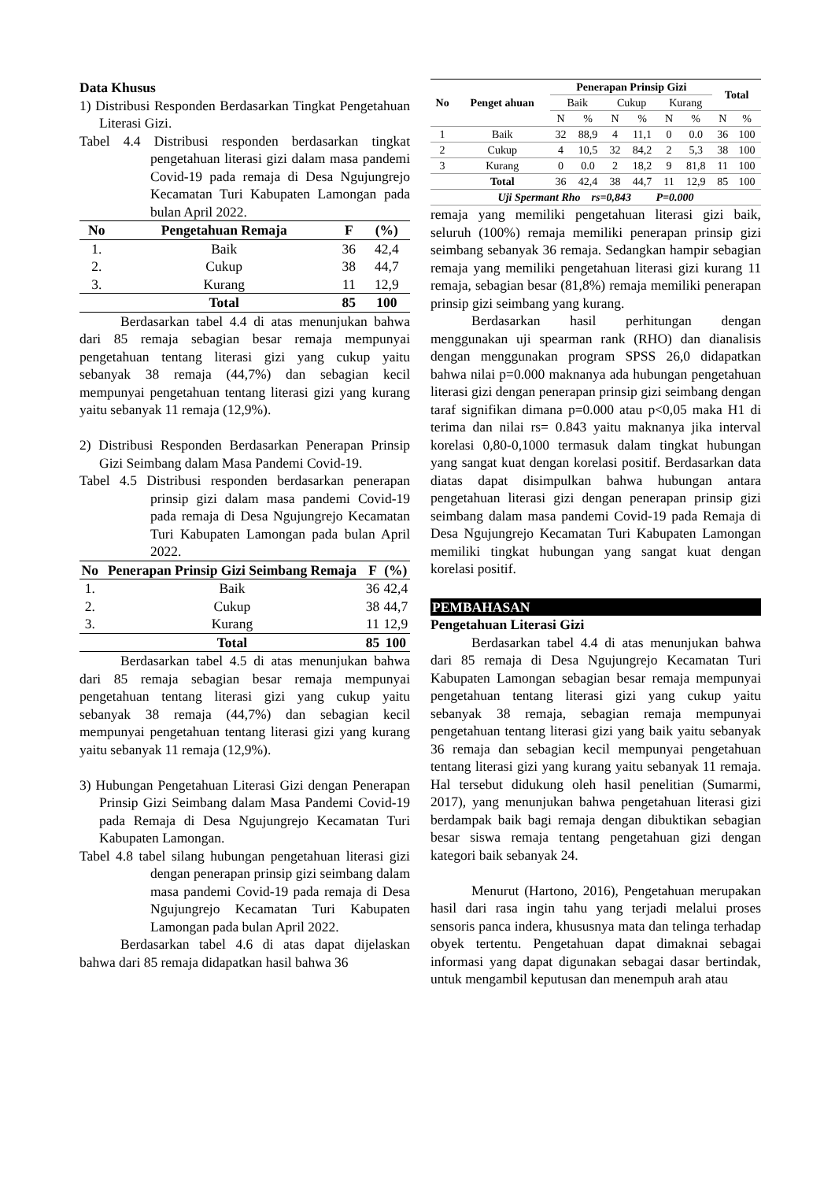Data Khusus
1) Distribusi Responden Berdasarkan Tingkat Pengetahuan Literasi Gizi.
Tabel 4.4 Distribusi responden berdasarkan tingkat pengetahuan literasi gizi dalam masa pandemi Covid-19 pada remaja di Desa Ngujungrejo Kecamatan Turi Kabupaten Lamongan pada bulan April 2022.
| No | Pengetahuan Remaja | F | (%) |
| --- | --- | --- | --- |
| 1. | Baik | 36 | 42,4 |
| 2. | Cukup | 38 | 44,7 |
| 3. | Kurang | 11 | 12,9 |
| | Total | 85 | 100 |
Berdasarkan tabel 4.4 di atas menunjukan bahwa dari 85 remaja sebagian besar remaja mempunyai pengetahuan tentang literasi gizi yang cukup yaitu sebanyak 38 remaja (44,7%) dan sebagian kecil mempunyai pengetahuan tentang literasi gizi yang kurang yaitu sebanyak 11 remaja (12,9%).
2) Distribusi Responden Berdasarkan Penerapan Prinsip Gizi Seimbang dalam Masa Pandemi Covid-19.
Tabel 4.5 Distribusi responden berdasarkan penerapan prinsip gizi dalam masa pandemi Covid-19 pada remaja di Desa Ngujungrejo Kecamatan Turi Kabupaten Lamongan pada bulan April 2022.
| No | Penerapan Prinsip Gizi Seimbang Remaja | F | (%) |
| --- | --- | --- | --- |
| 1. | Baik | 36 | 42,4 |
| 2. | Cukup | 38 | 44,7 |
| 3. | Kurang | 11 | 12,9 |
| | Total | 85 | 100 |
Berdasarkan tabel 4.5 di atas menunjukan bahwa dari 85 remaja sebagian besar remaja mempunyai pengetahuan tentang literasi gizi yang cukup yaitu sebanyak 38 remaja (44,7%) dan sebagian kecil mempunyai pengetahuan tentang literasi gizi yang kurang yaitu sebanyak 11 remaja (12,9%).
3) Hubungan Pengetahuan Literasi Gizi dengan Penerapan Prinsip Gizi Seimbang dalam Masa Pandemi Covid-19 pada Remaja di Desa Ngujungrejo Kecamatan Turi Kabupaten Lamongan.
Tabel 4.8 tabel silang hubungan pengetahuan literasi gizi dengan penerapan prinsip gizi seimbang dalam masa pandemi Covid-19 pada remaja di Desa Ngujungrejo Kecamatan Turi Kabupaten Lamongan pada bulan April 2022.
Berdasarkan tabel 4.6 di atas dapat dijelaskan bahwa dari 85 remaja didapatkan hasil bahwa 36
| No | Penget ahuan | Penerapan Prinsip Gizi | | | | | | Total | |
| --- | --- | --- | --- | --- | --- | --- | --- | --- | --- |
| | | Baik | | Cukup | | Kurang | | | |
| | | N | % | N | % | N | % | N | % |
| 1 | Baik | 32 | 88,9 | 4 | 11,1 | 0 | 0.0 | 36 | 100 |
| 2 | Cukup | 4 | 10,5 | 32 | 84,2 | 2 | 5,3 | 38 | 100 |
| 3 | Kurang | 0 | 0.0 | 2 | 18,2 | 9 | 81,8 | 11 | 100 |
| | Total | 36 | 42,4 | 38 | 44,7 | 11 | 12,9 | 85 | 100 |
| Uji Spermant Rho rs=0,843 P=0.000 | | | | | | | | | |
remaja yang memiliki pengetahuan literasi gizi baik, seluruh (100%) remaja memiliki penerapan prinsip gizi seimbang sebanyak 36 remaja. Sedangkan hampir sebagian remaja yang memiliki pengetahuan literasi gizi kurang 11 remaja, sebagian besar (81,8%) remaja memiliki penerapan prinsip gizi seimbang yang kurang.
Berdasarkan hasil perhitungan dengan menggunakan uji spearman rank (RHO) dan dianalisis dengan menggunakan program SPSS 26,0 didapatkan bahwa nilai p=0.000 maknanya ada hubungan pengetahuan literasi gizi dengan penerapan prinsip gizi seimbang dengan taraf signifikan dimana p=0.000 atau p<0,05 maka H1 di terima dan nilai rs= 0.843 yaitu maknanya jika interval korelasi 0,80-0,1000 termasuk dalam tingkat hubungan yang sangat kuat dengan korelasi positif. Berdasarkan data diatas dapat disimpulkan bahwa hubungan antara pengetahuan literasi gizi dengan penerapan prinsip gizi seimbang dalam masa pandemi Covid-19 pada Remaja di Desa Ngujungrejo Kecamatan Turi Kabupaten Lamongan memiliki tingkat hubungan yang sangat kuat dengan korelasi positif.
PEMBAHASAN
Pengetahuan Literasi Gizi
Berdasarkan tabel 4.4 di atas menunjukan bahwa dari 85 remaja di Desa Ngujungrejo Kecamatan Turi Kabupaten Lamongan sebagian besar remaja mempunyai pengetahuan tentang literasi gizi yang cukup yaitu sebanyak 38 remaja, sebagian remaja mempunyai pengetahuan tentang literasi gizi yang baik yaitu sebanyak 36 remaja dan sebagian kecil mempunyai pengetahuan tentang literasi gizi yang kurang yaitu sebanyak 11 remaja. Hal tersebut didukung oleh hasil penelitian (Sumarmi, 2017), yang menunjukan bahwa pengetahuan literasi gizi berdampak baik bagi remaja dengan dibuktikan sebagian besar siswa remaja tentang pengetahuan gizi dengan kategori baik sebanyak 24.
Menurut (Hartono, 2016), Pengetahuan merupakan hasil dari rasa ingin tahu yang terjadi melalui proses sensoris panca indera, khususnya mata dan telinga terhadap obyek tertentu. Pengetahuan dapat dimaknai sebagai informasi yang dapat digunakan sebagai dasar bertindak, untuk mengambil keputusan dan menempuh arah atau